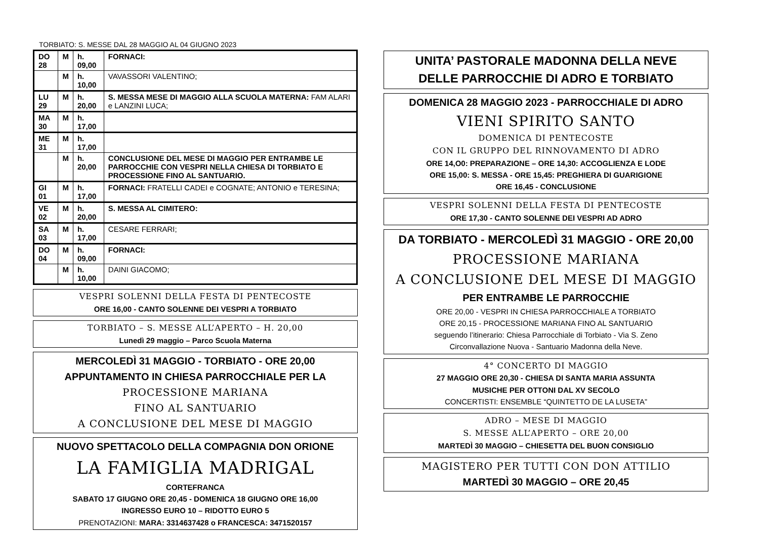TORBIATO: S. MESSE DAL 28 MAGGIO AL 04 GIUGNO 2023
| DO 28 | M | h. 09,00 | FORNACI: |
| | M | h. 10,00 | VAVASSORI VALENTINO; |
| LU 29 | M | h. 20,00 | S. MESSA MESE DI MAGGIO ALLA SCUOLA MATERNA: FAM ALARI e LANZINI LUCA; |
| MA 30 | M | h. 17,00 | |
| ME 31 | M | h. 17,00 | |
| | M | h. 20,00 | CONCLUSIONE DEL MESE DI MAGGIO PER ENTRAMBE LE PARROCCHIE CON VESPRI NELLA CHIESA DI TORBIATO E PROCESSIONE FINO AL SANTUARIO. |
| GI 01 | M | h. 17,00 | FORNACI: FRATELLI CADEI e COGNATE; ANTONIO e TERESINA; |
| VE 02 | M | h. 20,00 | S. MESSA AL CIMITERO: |
| SA 03 | M | h. 17,00 | CESARE FERRARI; |
| DO 04 | M | h. 09,00 | FORNACI: |
| | M | h. 10,00 | DAINI GIACOMO; |
VESPRI SOLENNI DELLA FESTA DI PENTECOSTE
ORE 16,00 - CANTO SOLENNE DEI VESPRI A TORBIATO
TORBIATO – S. MESSE ALL’APERTO – H. 20,00
Lunedì 29 maggio – Parco Scuola Materna
MERCOLEDÌ 31 MAGGIO - TORBIATO - ORE 20,00
APPUNTAMENTO IN CHIESA PARROCCHIALE PER LA
PROCESSIONE MARIANA
FINO AL SANTUARIO
A CONCLUSIONE DEL MESE DI MAGGIO
NUOVO SPETTACOLO DELLA COMPAGNIA DON ORIONE
LA FAMIGLIA MADRIGAL
CORTEFRANCA
SABATO 17 GIUGNO ORE 20,45 - DOMENICA 18 GIUGNO ORE 16,00
INGRESSO EURO 10 – RIDOTTO EURO 5
PRENOTAZIONI: MARA: 3314637428 o FRANCESCA: 3471520157
UNITA’ PASTORALE MADONNA DELLA NEVE
DELLE PARROCCHIE DI ADRO E TORBIATO
DOMENICA 28 MAGGIO 2023 - PARROCCHIALE DI ADRO
VIENI SPIRITO SANTO
DOMENICA DI PENTECOSTE
CON IL GRUPPO DEL RINNOVAMENTO DI ADRO
ORE 14,O0: PREPARAZIONE – ORE 14,30: ACCOGLIENZA E LODE
ORE 15,00: S. MESSA - ORE 15,45: PREGHIERA DI GUARIGIONE
ORE 16,45 - CONCLUSIONE
VESPRI SOLENNI DELLA FESTA DI PENTECOSTE
ORE 17,30 - CANTO SOLENNE DEI VESPRI AD ADRO
DA TORBIATO - MERCOLEDÌ 31 MAGGIO - ORE 20,00
PROCESSIONE MARIANA
A CONCLUSIONE DEL MESE DI MAGGIO
PER ENTRAMBE LE PARROCCHIE
ORE 20,00 - VESPRI IN CHIESA PARROCCHIALE A TORBIATO
ORE 20,15 - PROCESSIONE MARIANA FINO AL SANTUARIO
seguendo l’itinerario: Chiesa Parrocchiale di Torbiato - Via S. Zeno
Circonvallazione Nuova - Santuario Madonna della Neve.
4° CONCERTO DI MAGGIO
27 MAGGIO ORE 20,30 - CHIESA DI SANTA MARIA ASSUNTA
MUSICHE PER OTTONI DAL XV SECOLO
CONCERTISTI: ENSEMBLE “QUINTETTO DE LA LUSETA”
ADRO – MESE DI MAGGIO
S. MESSE ALL’APERTO – ORE 20,00
MARTEDÌ 30 MAGGIO – CHIESETTA DEL BUON CONSIGLIO
MAGISTERO PER TUTTI CON DON ATTILIO
MARTEDÌ 30 MAGGIO – ORE 20,45